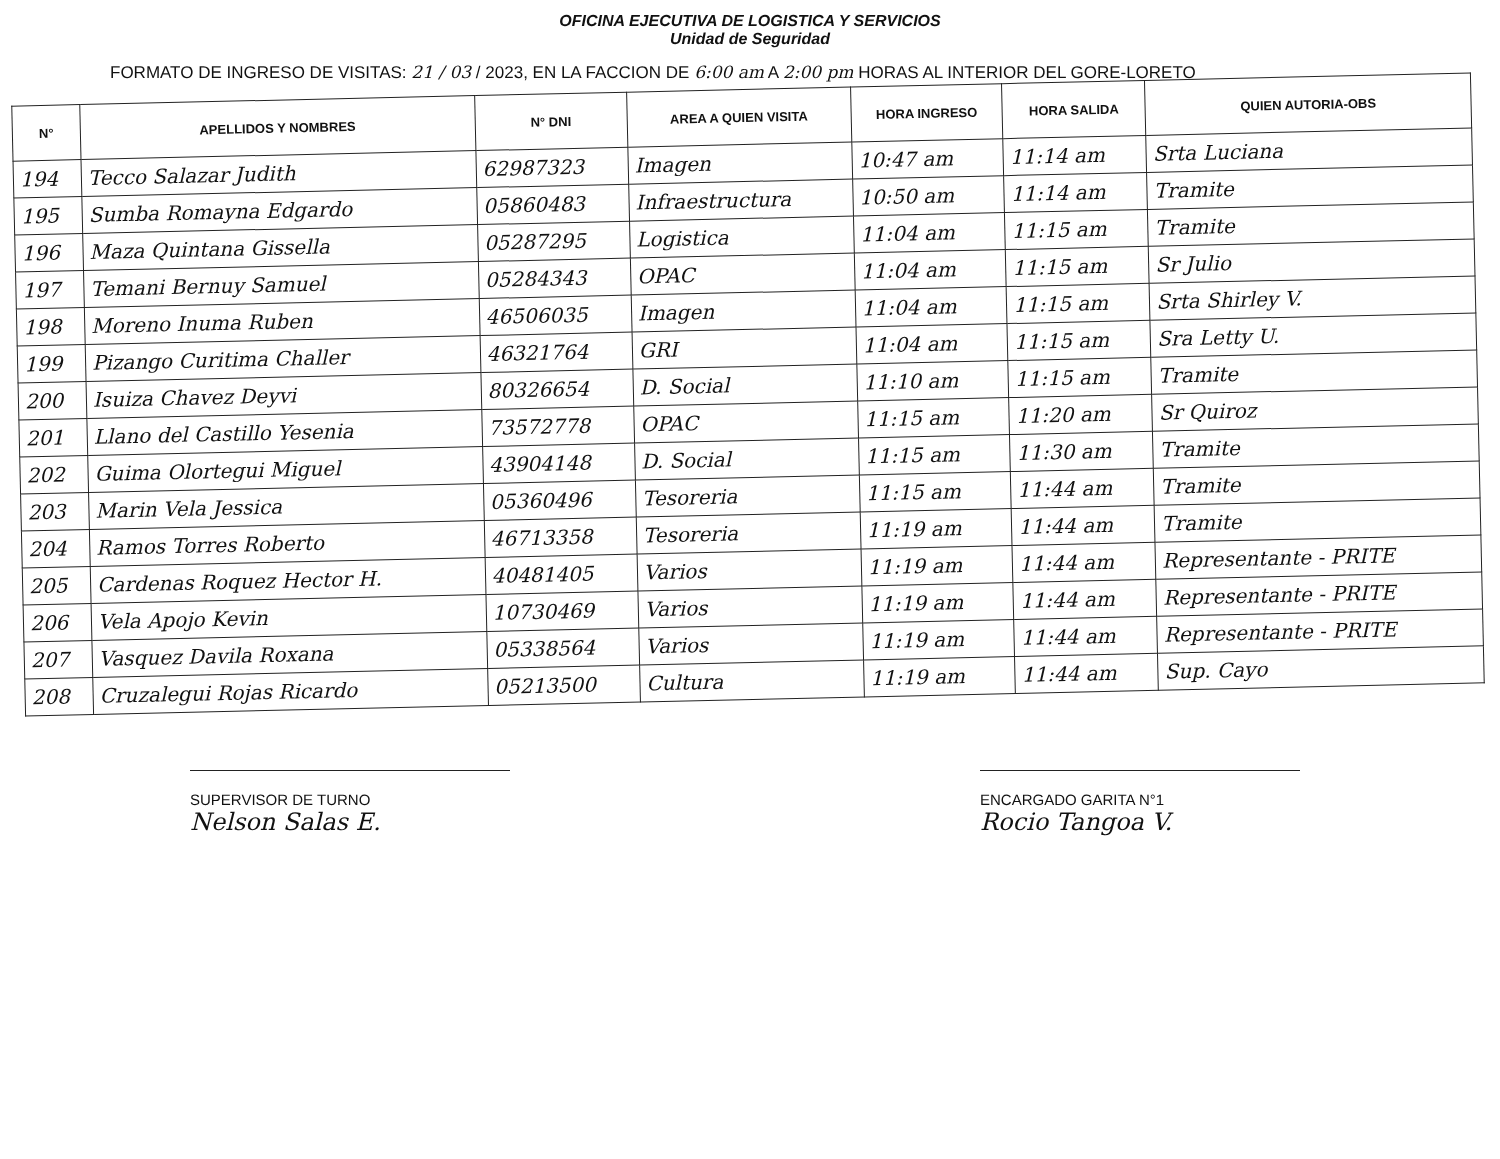OFICINA EJECUTIVA DE LOGISTICA Y SERVICIOS
Unidad de Seguridad
FORMATO DE INGRESO DE VISITAS: 21 / 03 / 2023, EN LA FACCION DE 6:00 am A 2:00 pm HORAS AL INTERIOR DEL GORE-LORETO
| N° | APELLIDOS Y NOMBRES | N° DNI | AREA A QUIEN VISITA | HORA INGRESO | HORA SALIDA | QUIEN AUTORIA-OBS |
| --- | --- | --- | --- | --- | --- | --- |
| 194 | Tecco Salazar Judith | 62987323 | Imagen | 10:47 am | 11:14 am | Srta Luciana |
| 195 | Sumba Romayna Edgardo | 05860483 | Infraestructura | 10:50 am | 11:14 am | Tramite |
| 196 | Maza Quintana Gissella | 05287295 | Logistica | 11:04 am | 11:15 am | Tramite |
| 197 | Temani Bernuy Samuel | 05284343 | OPAC | 11:04 am | 11:15 am | Sr Julio |
| 198 | Moreno Inuma Ruben | 46506035 | Imagen | 11:04 am | 11:15 am | Srta Shirley V. |
| 199 | Pizango Curitima Challer | 46321764 | GRI | 11:04 am | 11:15 am | Sra Letty U. |
| 200 | Isuiza Chavez Deyvi | 80326654 | D. Social | 11:10 am | 11:15 am | Tramite |
| 201 | Llano del Castillo Yesenia | 73572778 | OPAC | 11:15 am | 11:20 am | Sr Quiroz |
| 202 | Guima Olortegui Miguel | 43904148 | D. Social | 11:15 am | 11:30 am | Tramite |
| 203 | Marin Vela Jessica | 05360496 | Tesoreria | 11:15 am | 11:44 am | Tramite |
| 204 | Ramos Torres Roberto | 46713358 | Tesoreria | 11:19 am | 11:44 am | Tramite |
| 205 | Cardenas Roquez Hector H. | 40481405 | Varios | 11:19 am | 11:44 am | Representante - PRITE |
| 206 | Vela Apojo Kevin | 10730469 | Varios | 11:19 am | 11:44 am | Representante - PRITE |
| 207 | Vasquez Davila Roxana | 05338564 | Varios | 11:19 am | 11:44 am | Representante - PRITE |
| 208 | Cruzalegui Rojas Ricardo | 05213500 | Cultura | 11:19 am | 11:44 am | Sup. Cayo |
SUPERVISOR DE TURNO
Nelson Salas E.
ENCARGADO GARITA N°1
Rocio Tangoa V.